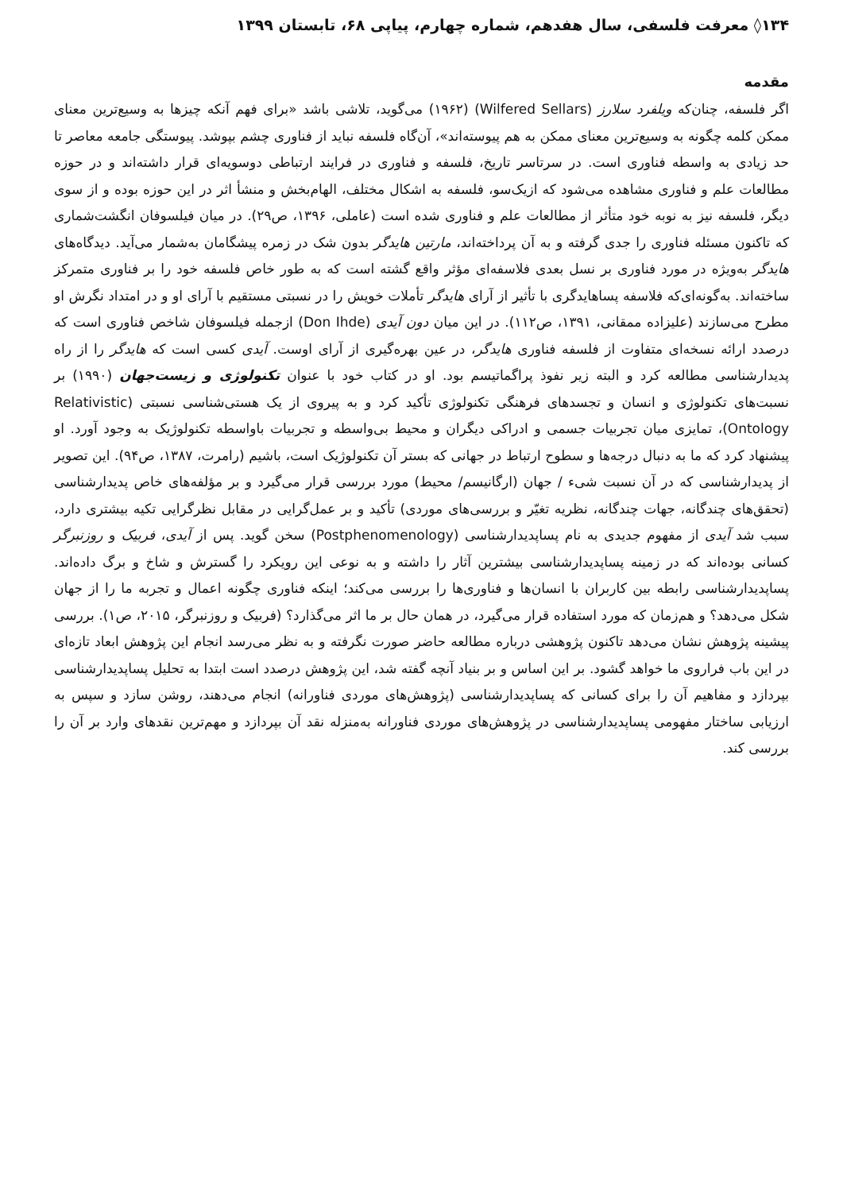۱۳۴◊ معرفت فلسفی، سال هفدهم، شماره چهارم، پیاپی ۶۸، تابستان ۱۳۹۹
مقدمه
اگر فلسفه، چنان‌که ویلفرد سلارز (Wilfered Sellars) (۱۹۶۲) می‌گوید، تلاشی باشد «برای فهم آنکه چیزها به وسیع‌ترین معنای ممکن کلمه چگونه به وسیع‌ترین معنای ممکن به هم پیوسته‌اند»، آن‌گاه فلسفه نباید از فناوری چشم بپوشد. پیوستگی جامعه معاصر تا حد زیادی به واسطه فناوری است. در سرتاسر تاریخ، فلسفه و فناوری در فرایند ارتباطی دوسویه‌ای قرار داشته‌اند و در حوزه مطالعات علم و فناوری مشاهده می‌شود که ازیک‌سو، فلسفه به اشکال مختلف، الهام‌بخش و منشأ اثر در این حوزه بوده و از سوی دیگر، فلسفه نیز به نوبه خود متأثر از مطالعات علم و فناوری شده است (عاملی، ۱۳۹۶، ص۲۹). در میان فیلسوفان انگشت‌شماری که تاکنون مسئله فناوری را جدی گرفته و به آن پرداخته‌اند، مارتین هایدگر بدون شک در زمره پیشگامان به‌شمار می‌آید. دیدگاه‌های هایدگر به‌ویژه در مورد فناوری بر نسل بعدی فلاسفه‌ای مؤثر واقع گشته است که به طور خاص فلسفه خود را بر فناوری متمرکز ساخته‌اند. به‌گونه‌ای‌که فلاسفه پساهایدگری با تأثیر از آرای هایدگر تأملات خویش را در نسبتی مستقیم با آرای او و در امتداد نگرش او مطرح می‌سازند (علیزاده ممقانی، ۱۳۹۱، ص۱۱۲). در این میان دون آیدی (Don Ihde) ازجمله فیلسوفان شاخص فناوری است که درصدد ارائه نسخه‌ای متفاوت از فلسفه فناوری هایدگر، در عین بهره‌گیری از آرای اوست. آیدی کسی است که هایدگر را از راه پدیدارشناسی مطالعه کرد و البته زیر نفوذ پراگماتیسم بود. او در کتاب خود با عنوان تکنولوژی و زیست‌جهان (۱۹۹۰) بر نسبت‌های تکنولوژی و انسان و تجسدهای فرهنگی تکنولوژی تأکید کرد و به پیروی از یک هستی‌شناسی نسبتی (Relativistic Ontology)، تمایزی میان تجربیات جسمی و ادراکی دیگران و محیط بی‌واسطه و تجربیات باواسطه تکنولوژیک به وجود آورد. او پیشنهاد کرد که ما به دنبال درجه‌ها و سطوح ارتباط در جهانی که بستر آن تکنولوژیک است، باشیم (رامرت، ۱۳۸۷، ص۹۴). این تصویر از پدیدارشناسی که در آن نسبت شیء / جهان (ارگانیسم/ محیط) مورد بررسی قرار می‌گیرد و بر مؤلفه‌های خاص پدیدارشناسی (تحقق‌های چندگانه، جهات چندگانه، نظریه تغیّر و بررسی‌های موردی) تأکید و بر عمل‌گرایی در مقابل نظرگرایی تکیه بیشتری دارد، سبب شد آیدی از مفهوم جدیدی به نام پساپدیدارشناسی (Postphenomenology) سخن گوید. پس از آیدی، فربیک و روزنبرگر کسانی بوده‌اند که در زمینه پساپدیدارشناسی بیشترین آثار را داشته و به نوعی این رویکرد را گسترش و شاخ و برگ داده‌اند. پساپدیدارشناسی رابطه بین کاربران با انسان‌ها و فناوری‌ها را بررسی می‌کند؛ اینکه فناوری چگونه اعمال و تجربه ما را از جهان شکل می‌دهد؟ و هم‌زمان که مورد استفاده قرار می‌گیرد، در همان حال بر ما اثر می‌گذارد؟ (فربیک و روزنبرگر، ۲۰۱۵، ص۱). بررسی پیشینه پژوهش نشان می‌دهد تاکنون پژوهشی درباره مطالعه حاضر صورت نگرفته و به نظر می‌رسد انجام این پژوهش ابعاد تازه‌ای در این باب فراروی ما خواهد گشود. بر این اساس و بر بنیاد آنچه گفته شد، این پژوهش درصدد است ابتدا به تحلیل پساپدیدارشناسی بپردازد و مفاهیم آن را برای کسانی که پساپدیدارشناسی (پژوهش‌های موردی فناورانه) انجام می‌دهند، روشن سازد و سپس به ارزیابی ساختار مفهومی پساپدیدارشناسی در پژوهش‌های موردی فناورانه به‌منزله نقد آن بپردازد و مهم‌ترین نقدهای وارد بر آن را بررسی کند.